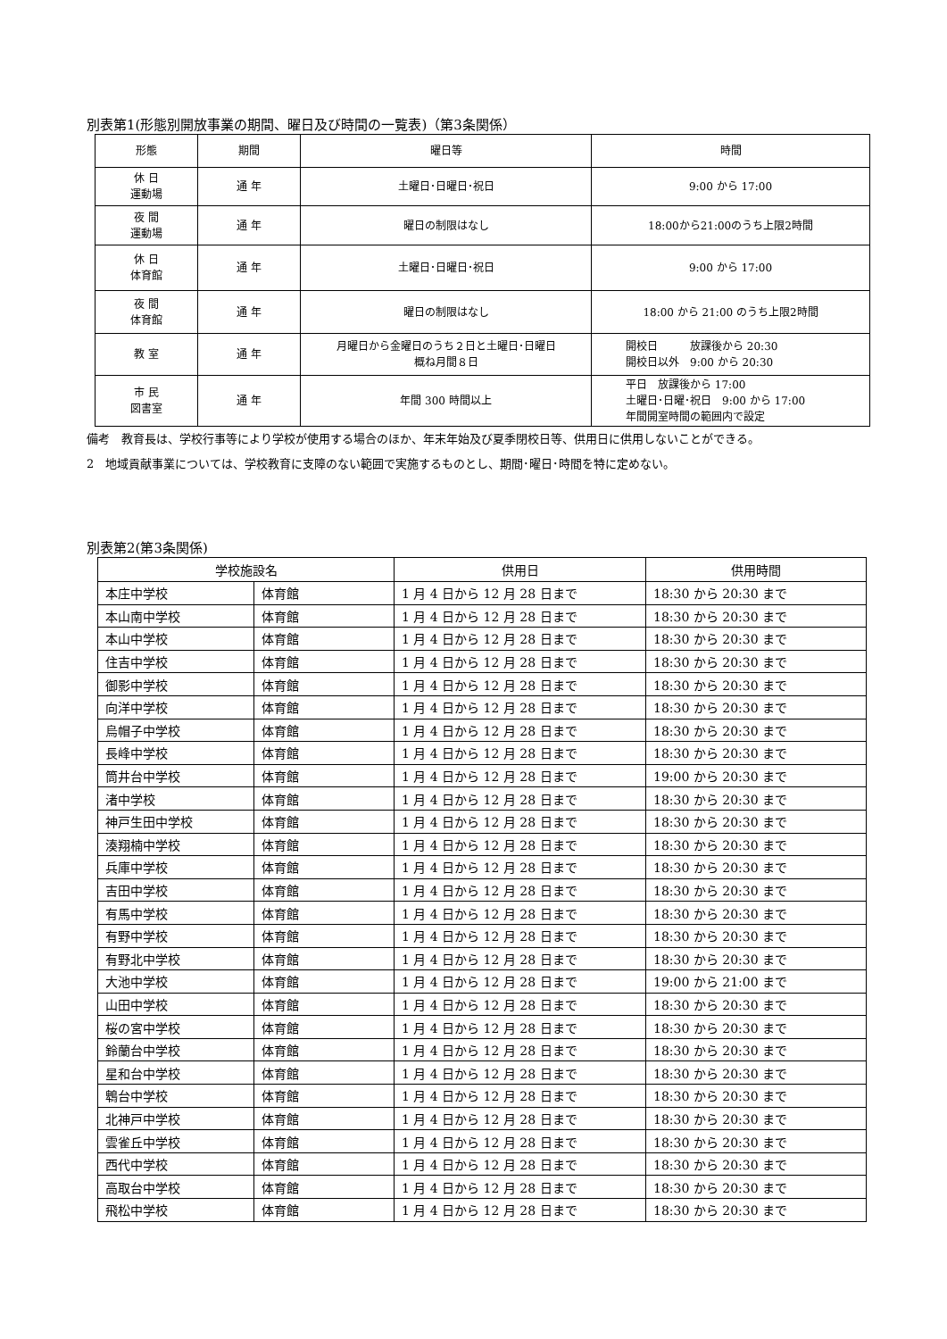別表第1(形態別開放事業の期間、曜日及び時間の一覧表)（第3条関係）
| 形態 | 期間 | 曜日等 | 時間 |
| --- | --- | --- | --- |
| 休 日 運動場 | 通 年 | 土曜日･日曜日･祝日 | 9:00 から 17:00 |
| 夜 間 運動場 | 通 年 | 曜日の制限はなし | 18:00から21:00のうち上限2時間 |
| 休 日 体育館 | 通 年 | 土曜日･日曜日･祝日 | 9:00 から 17:00 |
| 夜 間 体育館 | 通 年 | 曜日の制限はなし | 18:00 から 21:00 のうち上限2時間 |
| 教 室 | 通 年 | 月曜日から金曜日のうち２日と土曜日･日曜日 概ね月間８日 | 開校日 放課後から 20:30 開校日以外 9:00 から 20:30 |
| 市 民 図書室 | 通 年 | 年間 300 時間以上 | 平日 放課後から 17:00 土曜日･日曜･祝日 9:00 から 17:00 年間開室時間の範囲内で設定 |
備考　教育長は、学校行事等により学校が使用する場合のほか、年末年始及び夏季閉校日等、供用日に供用しないことができる。
2　地域貢献事業については、学校教育に支障のない範囲で実施するものとし、期間･曜日･時間を特に定めない。
別表第2(第3条関係)
| 学校施設名 | | 供用日 | 供用時間 |
| --- | --- | --- | --- |
| 本庄中学校 | 体育館 | 1 月 4 日から 12 月 28 日まで | 18:30 から 20:30 まで |
| 本山南中学校 | 体育館 | 1 月 4 日から 12 月 28 日まで | 18:30 から 20:30 まで |
| 本山中学校 | 体育館 | 1 月 4 日から 12 月 28 日まで | 18:30 から 20:30 まで |
| 住吉中学校 | 体育館 | 1 月 4 日から 12 月 28 日まで | 18:30 から 20:30 まで |
| 御影中学校 | 体育館 | 1 月 4 日から 12 月 28 日まで | 18:30 から 20:30 まで |
| 向洋中学校 | 体育館 | 1 月 4 日から 12 月 28 日まで | 18:30 から 20:30 まで |
| 烏帽子中学校 | 体育館 | 1 月 4 日から 12 月 28 日まで | 18:30 から 20:30 まで |
| 長峰中学校 | 体育館 | 1 月 4 日から 12 月 28 日まで | 18:30 から 20:30 まで |
| 筒井台中学校 | 体育館 | 1 月 4 日から 12 月 28 日まで | 19:00 から 20:30 まで |
| 渚中学校 | 体育館 | 1 月 4 日から 12 月 28 日まで | 18:30 から 20:30 まで |
| 神戸生田中学校 | 体育館 | 1 月 4 日から 12 月 28 日まで | 18:30 から 20:30 まで |
| 湊翔楠中学校 | 体育館 | 1 月 4 日から 12 月 28 日まで | 18:30 から 20:30 まで |
| 兵庫中学校 | 体育館 | 1 月 4 日から 12 月 28 日まで | 18:30 から 20:30 まで |
| 吉田中学校 | 体育館 | 1 月 4 日から 12 月 28 日まで | 18:30 から 20:30 まで |
| 有馬中学校 | 体育館 | 1 月 4 日から 12 月 28 日まで | 18:30 から 20:30 まで |
| 有野中学校 | 体育館 | 1 月 4 日から 12 月 28 日まで | 18:30 から 20:30 まで |
| 有野北中学校 | 体育館 | 1 月 4 日から 12 月 28 日まで | 18:30 から 20:30 まで |
| 大池中学校 | 体育館 | 1 月 4 日から 12 月 28 日まで | 19:00 から 21:00 まで |
| 山田中学校 | 体育館 | 1 月 4 日から 12 月 28 日まで | 18:30 から 20:30 まで |
| 桜の宮中学校 | 体育館 | 1 月 4 日から 12 月 28 日まで | 18:30 から 20:30 まで |
| 鈴蘭台中学校 | 体育館 | 1 月 4 日から 12 月 28 日まで | 18:30 から 20:30 まで |
| 星和台中学校 | 体育館 | 1 月 4 日から 12 月 28 日まで | 18:30 から 20:30 まで |
| 鵯台中学校 | 体育館 | 1 月 4 日から 12 月 28 日まで | 18:30 から 20:30 まで |
| 北神戸中学校 | 体育館 | 1 月 4 日から 12 月 28 日まで | 18:30 から 20:30 まで |
| 雲雀丘中学校 | 体育館 | 1 月 4 日から 12 月 28 日まで | 18:30 から 20:30 まで |
| 西代中学校 | 体育館 | 1 月 4 日から 12 月 28 日まで | 18:30 から 20:30 まで |
| 高取台中学校 | 体育館 | 1 月 4 日から 12 月 28 日まで | 18:30 から 20:30 まで |
| 飛松中学校 | 体育館 | 1 月 4 日から 12 月 28 日まで | 18:30 から 20:30 まで |